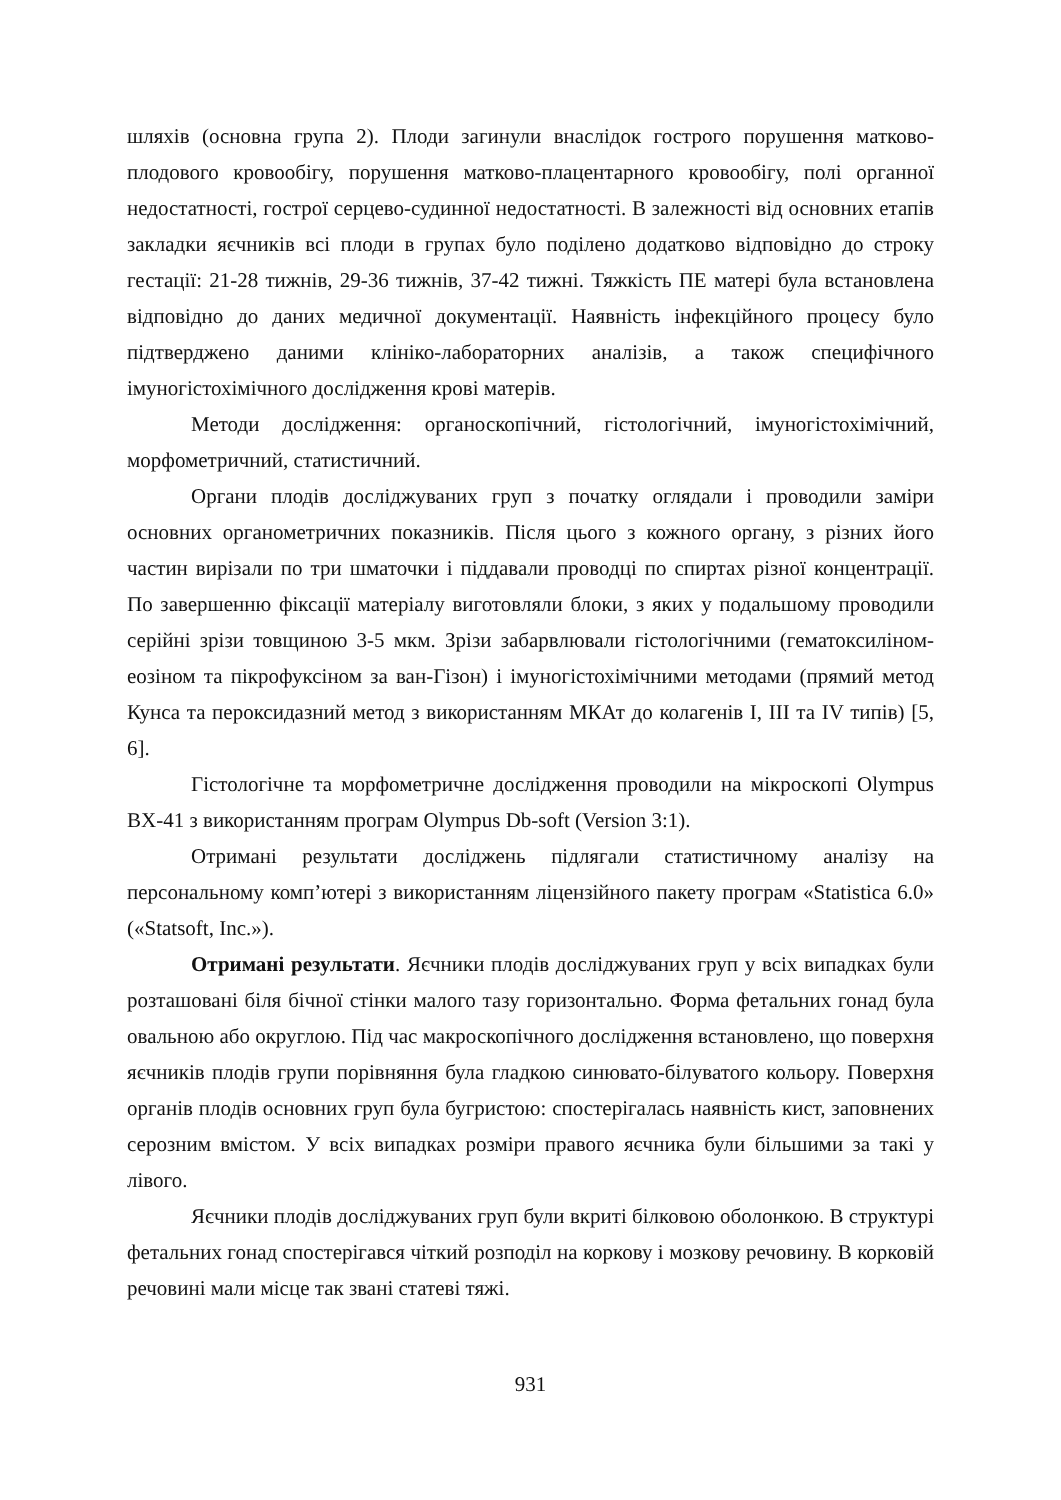шляхів (основна група 2). Плоди загинули внаслідок гострого порушення матково-плодового кровообігу, порушення матково-плацентарного кровообігу, полі органної недостатності, гострої серцево-судинної недостатності. В залежності від основних етапів закладки яєчників всі плоди в групах було поділено додатково відповідно до строку гестації: 21-28 тижнів, 29-36 тижнів, 37-42 тижні. Тяжкість ПЕ матері була встановлена відповідно до даних медичної документації. Наявність інфекційного процесу було підтверджено даними клініко-лабораторних аналізів, а також специфічного імуногістохімічного дослідження крові матерів.
Методи дослідження: органоскопічний, гістологічний, імуногістохімічний, морфометричний, статистичний.
Органи плодів досліджуваних груп з початку оглядали і проводили заміри основних органометричних показників. Після цього з кожного органу, з різних його частин вирізали по три шматочки і піддавали проводці по спиртах різної концентрації. По завершенню фіксації матеріалу виготовляли блоки, з яких у подальшому проводили серійні зрізи товщиною 3-5 мкм. Зрізи забарвлювали гістологічними (гематоксиліном-еозіном та пікрофуксіном за ван-Гізон) і імуногістохімічними методами (прямий метод Кунса та пероксидазний метод з використанням МКАт до колагенів I, III та IV типів) [5, 6].
Гістологічне та морфометричне дослідження проводили на мікроскопі Olympus BX-41 з використанням програм Olympus Db-soft (Version 3:1).
Отримані результати досліджень підлягали статистичному аналізу на персональному комп’ютері з використанням ліцензійного пакету програм «Statistica 6.0» («Statsoft, Inc.»).
Отримані результати. Яєчники плодів досліджуваних груп у всіх випадках були розташовані біля бічної стінки малого тазу горизонтально. Форма фетальних гонад була овальною або округлою. Під час макроскопічного дослідження встановлено, що поверхня яєчників плодів групи порівняння була гладкою синювато-білуватого кольору. Поверхня органів плодів основних груп була бугристою: спостерігалась наявність кист, заповнених серозним вмістом. У всіх випадках розміри правого яєчника були більшими за такі у лівого.
Яєчники плодів досліджуваних груп були вкриті білковою оболонкою. В структурі фетальних гонад спостерігався чіткий розподіл на коркову і мозкову речовину. В корковій речовині мали місце так звані статеві тяжі.
931